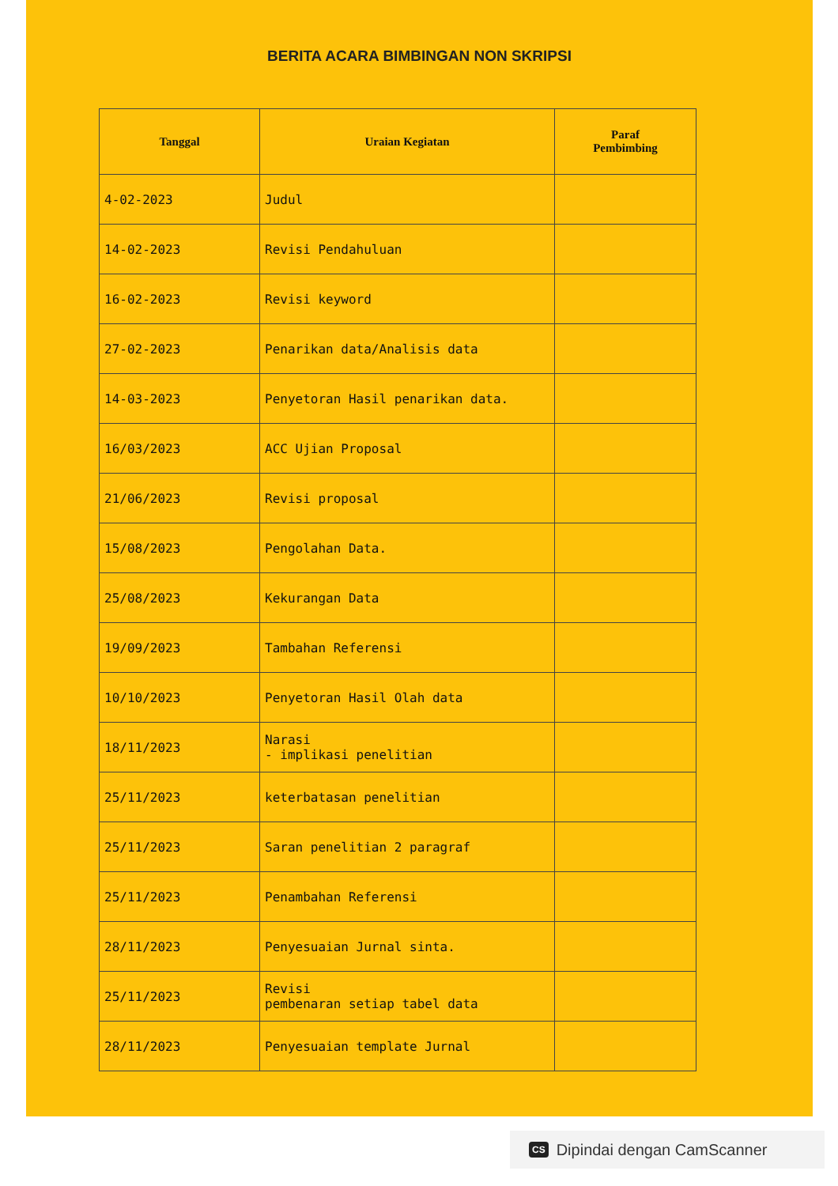BERITA ACARA BIMBINGAN NON SKRIPSI
| Tanggal | Uraian Kegiatan | Paraf Pembimbing |
| --- | --- | --- |
| 4-02-2023 | Judul | |
| 14-02-2023 | Revisi Pendahuluan | |
| 16-02-2023 | Revisi keyword | |
| 27-02-2023 | Penarikan data/Analisis data | |
| 14-03-2023 | Penyetoran Hasil penarikan data. | |
| 16/03/2023 | ACC Ujian Proposal | |
| 21/06/2023 | Revisi proposal | |
| 15/08/2023 | Pengolahan Data. | |
| 25/08/2023 | Kekurangan Data | |
| 19/09/2023 | Tambahan Referensi | |
| 10/10/2023 | Penyetoran Hasil Olah data | |
| 18/11/2023 | Narasi - implikasi penelitian | |
| 25/11/2023 | keterbatasan penelitian | |
| 25/11/2023 | Saran penelitian 2 paragraf | |
| 25/11/2023 | Penambahan Referensi | |
| 28/11/2023 | Penyesuaian Jurnal sinta. | |
| 25/11/2023 | Revisi pembenaran setiap tabel data | |
| 28/11/2023 | Penyesuaian template Jurnal | |
CS Dipindai dengan CamScanner